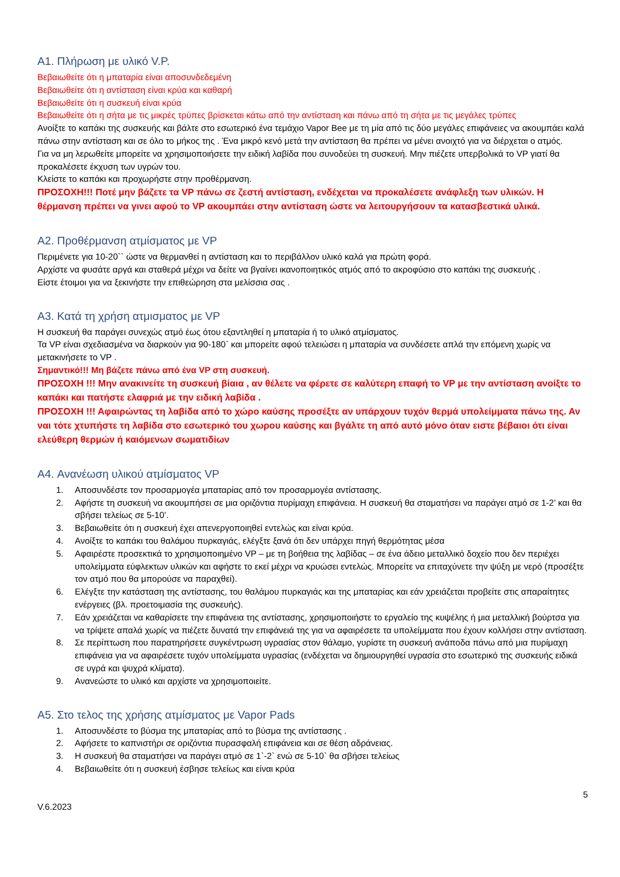A1. Πλήρωση με υλικό V.P.
Βεβαιωθείτε ότι η μπαταρία είναι αποσυνδεδεμένη
Βεβαιωθείτε ότι η αντίσταση είναι κρύα και καθαρή
Βεβαιωθείτε ότι η συσκευή είναι κρύα
Βεβαιωθείτε ότι η σήτα με τις μικρές τρύπες βρίσκεται κάτω από την αντίσταση και πάνω από τη σήτα με τις μεγάλες τρύπες
Ανοίξτε το καπάκι της συσκευής και βάλτε στο εσωτερικό ένα τεμάχιο Vapor Bee με τη μία από τις δύο μεγάλες επιφάνειες να ακουμπάει καλά πάνω στην αντίσταση και σε όλο το μήκος της . Ένα μικρό κενό μετά την αντίσταση θα πρέπει να μένει ανοιχτό για να διέρχεται ο ατμός.
Για να μη λερωθείτε μπορείτε να χρησιμοποιήσετε την ειδική λαβίδα που συνοδεύει τη συσκευή. Μην πιέζετε υπερβολικά το VP γιατί θα προκαλέσετε έκχυση των υγρών του.
Κλείστε το καπάκι και προχωρήστε στην προθέρμανση.
ΠΡΟΣΟΧΗ!!! Ποτέ μην βάζετε τα VP πάνω σε ζεστή αντίσταση, ενδέχεται να προκαλέσετε ανάφλεξη των υλικών. Η θέρμανση πρέπει να γινει αφού το VP ακουμπάει στην αντίσταση ώστε να λειτουργήσουν τα κατασβεστικά υλικά.
A2. Προθέρμανση ατμίσματος με VP
Περιμένετε για 10-20`` ώστε να θερμανθεί η αντίσταση και το περιβάλλον υλικό καλά για πρώτη φορά.
Αρχίστε να φυσάτε αργά και σταθερά μέχρι να δείτε να βγαίνει ικανοποιητικός ατμός από το ακροφύσιο στο καπάκι της συσκευής .
Είστε έτοιμοι για να ξεκινήστε την επιθεώρηση στα μελίσσια σας .
A3. Κατά τη χρήση ατμισματος με VP
Η συσκευή θα παράγει συνεχώς ατμό έως ότου εξαντληθεί η μπαταρία ή το υλικό ατμίσματος.
Τα VP είναι σχεδιασμένα να διαρκούν για 90-180` και μπορείτε αφού τελειώσει η μπαταρία να συνδέσετε απλά την επόμενη χωρίς να μετακινήσετε το VP .
Σημαντικό!!! Μη βάζετε πάνω από ένα VP στη συσκευή.
ΠΡΟΣΟΧΗ !!! Μην ανακινείτε τη συσκευή βίαια , αν θέλετε να φέρετε σε καλύτερη επαφή το VP με την αντίσταση ανοίξτε το καπάκι και πατήστε ελαφριά με την ειδική λαβίδα .
ΠΡΟΣΟΧΗ !!! Αφαιρώντας τη λαβίδα από το χώρο καύσης προσέξτε αν υπάρχουν τυχόν θερμά υπολείμματα πάνω της. Αν ναι τότε χτυπήστε τη λαβίδα στο εσωτερικό του χωρου καύσης και βγάλτε τη από αυτό μόνο όταν ειστε βέβαιοι ότι είναι ελεύθερη θερμών ή καιόμενων σωματιδίων
A4. Ανανέωση υλικού ατμίσματος VP
1. Αποσυνδέστε τον προσαρμογέα μπαταρίας από τον προσαρμογέα αντίστασης.
2. Αφήστε τη συσκευή να ακουμπήσει σε μια οριζόντια πυρίμαχη επιφάνεια. Η συσκευή θα σταματήσει να παράγει ατμό σε 1-2’ και θα σβήσει τελείως σε 5-10’.
3. Βεβαιωθείτε ότι η συσκευή έχει απενεργοποιηθεί εντελώς και είναι κρύα.
4. Ανοίξτε το καπάκι του θαλάμου πυρκαγιάς, ελέγξτε ξανά ότι δεν υπάρχει πηγή θερμότητας μέσα
5. Αφαιρέστε προσεκτικά το χρησιμοποιημένο VP – με τη βοήθεια της λαβίδας – σε ένα άδειο μεταλλικό δοχείο που δεν περιέχει υπολείμματα εύφλεκτων υλικών και αφήστε το εκεί μέχρι να κρυώσει εντελώς. Μπορείτε να επιταχύνετε την ψύξη με νερό (προσέξτε τον ατμό που θα μπορούσε να παραχθεί).
6. Ελέγξτε την κατάσταση της αντίστασης, του θαλάμου πυρκαγιάς και της μπαταρίας και εάν χρειάζεται προβείτε στις απαραίτητες ενέργειες (βλ. προετοιμασία της συσκευής).
7. Εάν χρειάζεται να καθαρίσετε την επιφάνεια της αντίστασης, χρησιμοποιήστε το εργαλείο της κυψέλης ή μια μεταλλική βούρτσα για να τρίψετε απαλά χωρίς να πιέζετε δυνατά την επιφάνειά της για να αφαιρέσετε τα υπολείμματα που έχουν κολλήσει στην αντίσταση.
8. Σε περίπτωση που παρατηρήσετε συγκέντρωση υγρασίας στον θάλαμο, γυρίστε τη συσκευή ανάποδα πάνω από μια πυρίμαχη επιφάνεια για να αφαιρέσετε τυχόν υπολείμματα υγρασίας (ενδέχεται να δημιουργηθεί υγρασία στο εσωτερικό της συσκευής ειδικά σε υγρά και ψυχρά κλίματα).
9. Ανανεώστε το υλικό και αρχίστε να χρησιμοποιείτε.
A5. Στο τελος της χρήσης ατμίσματος με Vapor Pads
1. Αποσυνδέστε το βύσμα της μπαταρίας από το βύσμα της αντίστασης .
2. Αφήσετε το καπνιστήρι σε οριζόντια πυρασφαλή επιφάνεια και σε θέση αδράνειας.
3. Η συσκευή θα σταματήσει να παράγει ατμό σε 1`-2` ενώ σε 5-10` θα σβήσει τελείως
4. Βεβαιωθείτε ότι η συσκευή έσβησε τελείως και είναι κρύα
5
V.6.2023